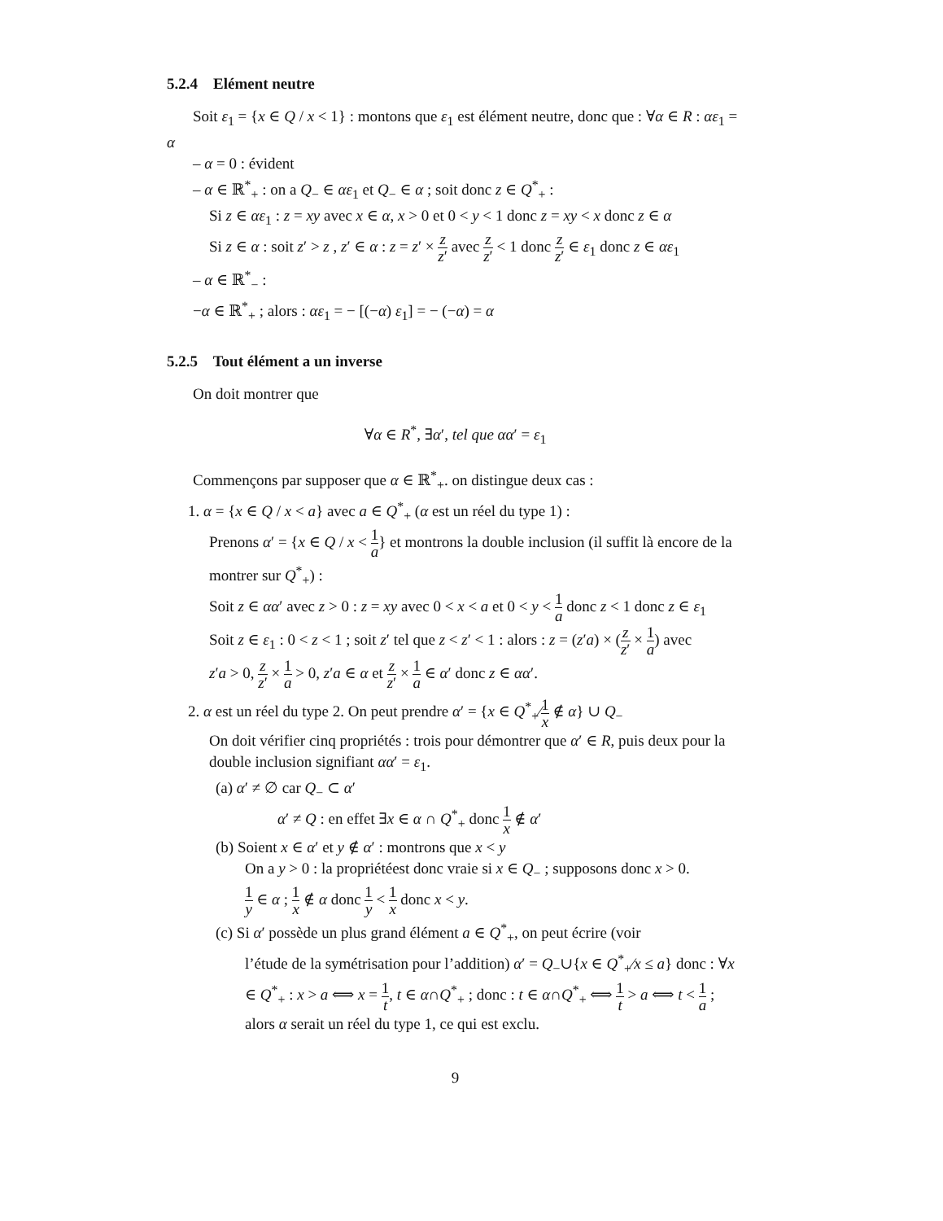5.2.4 Elément neutre
Soit ε<sub>1</sub> = {x ∈ Q / x < 1} : montons que ε<sub>1</sub> est élément neutre, donc que : ∀α ∈ R : αε<sub>1</sub> = α
– α = 0 : évident
– α ∈ ℝ<sup>*</sup><sub>+</sub> : on a Q<sub>−</sub> ∈ αε<sub>1</sub> et Q<sub>−</sub> ∈ α ; soit donc z ∈ Q<sup>*</sup><sub>+</sub> :
Si z ∈ αε<sub>1</sub> : z = xy avec x ∈ α, x > 0 et 0 < y < 1 donc z = xy < x donc z ∈ α
Si z ∈ α : soit z′ > z , z′ ∈ α : z = z′ × z z′ avec z z′ < 1 donc z z′ ∈ ε<sub>1</sub> donc z ∈ αε<sub>1</sub>
– α ∈ ℝ<sup>*</sup><sub>−</sub> :
−α ∈ ℝ<sup>*</sup><sub>+</sub> ; alors : αε<sub>1</sub> = − [(−α) ε<sub>1</sub>] = − (−α) = α
5.2.5 Tout élément a un inverse
On doit montrer que
∀α ∈ R<sup>*</sup>, ∃α′, tel que αα′ = ε<sub>1</sub>
Commençons par supposer que α ∈ ℝ<sup>*</sup><sub>+</sub>. on distingue deux cas :
1. α = {x ∈ Q / x < a} avec a ∈ Q<sup>*</sup><sub>+</sub> (α est un réel du type 1) :
Prenons α′ = {x ∈ Q / x < 1 a} et montrons la double inclusion (il suffit là encore de la montrer sur Q<sup>*</sup><sub>+</sub>) :
Soit z ∈ αα′ avec z > 0 : z = xy avec 0 < x < a et 0 < y < 1 a donc z < 1 donc z ∈ ε<sub>1</sub>
Soit z ∈ ε<sub>1</sub> : 0 < z < 1 ; soit z′ tel que z < z′ < 1 : alors : z = (z′a) × (z z′ × 1 a) avec
z′a > 0, z z′ × 1 a > 0, z′a ∈ α et z z′ × 1 a ∈ α′ donc z ∈ αα′.
2. α est un réel du type 2. On peut prendre α′ = {x ∈ Q<sup>*</sup><sub>+</sub>⁄1 x ∉ α} ∪ Q<sub>−</sub>
On doit vérifier cinq propriétés : trois pour démontrer que α′ ∈ R, puis deux pour la double inclusion signifiant αα′ = ε<sub>1</sub>.
(a) α′ ≠ ∅ car Q<sub>−</sub> ⊂ α′
α′ ≠ Q : en effet ∃x ∈ α ∩ Q<sup>*</sup><sub>+</sub> donc 1 x ∉ α′
(b) Soient x ∈ α′ et y ∉ α′ : montrons que x < y
On a y > 0 : la propriétéest donc vraie si x ∈ Q<sub>−</sub> ; supposons donc x > 0.
1 y ∈ α ; 1 x ∉ α donc 1 y < 1 x donc x < y.
(c) Si α′ possède un plus grand élément a ∈ Q<sup>*</sup><sub>+</sub>, on peut écrire (voir
l’étude de la symétrisation pour l’addition) α′ = Q<sub>−</sub>∪{x ∈ Q<sup>*</sup><sub>+</sub>⁄x ≤ a} donc : ∀x ∈ Q<sup>*</sup><sub>+</sub> : x > a ⟺ x = 1 t, t ∈ α∩Q<sup>*</sup><sub>+</sub> ; donc : t ∈ α∩Q<sup>*</sup><sub>+</sub> ⟺ 1 t > a ⟺ t < 1 a ; alors α serait un réel du type 1, ce qui est exclu.
9